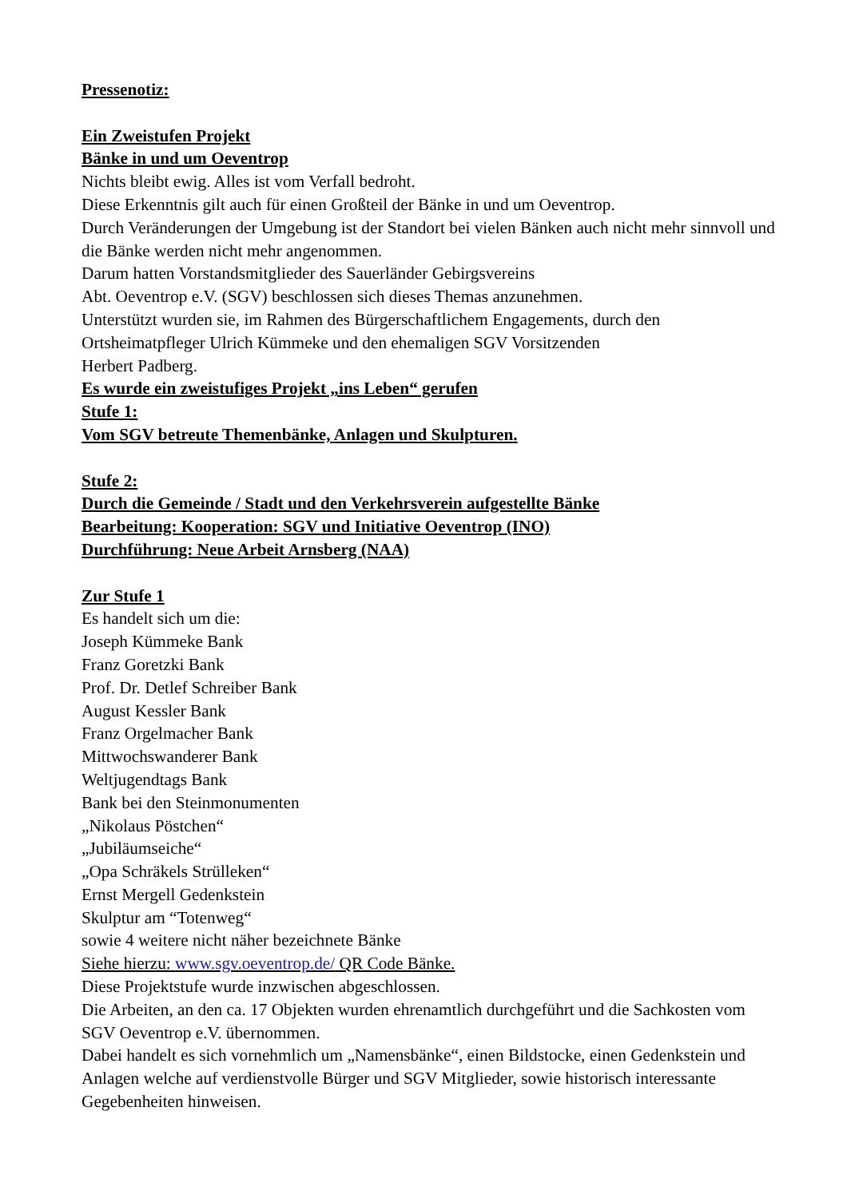Pressenotiz:
Ein Zweistufen Projekt
Bänke in und um Oeventrop
Nichts bleibt ewig. Alles ist vom Verfall bedroht.
Diese Erkenntnis gilt auch für einen Großteil der Bänke in und um Oeventrop.
Durch Veränderungen der Umgebung ist der Standort bei vielen Bänken auch nicht mehr sinnvoll und die Bänke werden nicht mehr angenommen.
Darum hatten Vorstandsmitglieder des Sauerländer Gebirgsvereins
Abt. Oeventrop e.V. (SGV) beschlossen sich dieses Themas anzunehmen.
Unterstützt wurden sie, im Rahmen des Bürgerschaftlichem Engagements, durch den Ortsheimatpfleger Ulrich Kümmeke und den ehemaligen SGV Vorsitzenden
Herbert Padberg.
Es wurde ein zweistufiges Projekt „ins Leben“ gerufen
Stufe 1:
Vom SGV betreute Themenbänke, Anlagen und Skulpturen.
Stufe 2:
Durch die Gemeinde / Stadt und den Verkehrsverein aufgestellte Bänke
Bearbeitung: Kooperation: SGV und Initiative Oeventrop (INO)
Durchführung: Neue Arbeit Arnsberg (NAA)
Zur Stufe 1
Es handelt sich um die:
Joseph Kümmeke Bank
Franz Goretzki Bank
Prof. Dr. Detlef Schreiber Bank
August Kessler Bank
Franz Orgelmacher Bank
Mittwochswanderer Bank
Weltjugendtags Bank
Bank bei den Steinmonumenten
„Nikolaus Pöstchen“
„Jubiläumseiche“
„Opa Schräkels Strülleken“
Ernst Mergell Gedenkstein
Skulptur am “Totenweg“
sowie 4 weitere nicht näher bezeichnete Bänke
Siehe hierzu: www.sgv.oeventrop.de/ QR Code Bänke.
Diese Projektstufe wurde inzwischen abgeschlossen.
Die Arbeiten, an den ca. 17 Objekten wurden ehrenamtlich durchgeführt und die Sachkosten vom SGV Oeventrop e.V. übernommen.
Dabei handelt es sich vornehmlich um „Namensbänke“, einen Bildstocke, einen Gedenkstein und Anlagen welche auf verdienstvolle Bürger und SGV Mitglieder, sowie historisch interessante Gegebenheiten hinweisen.